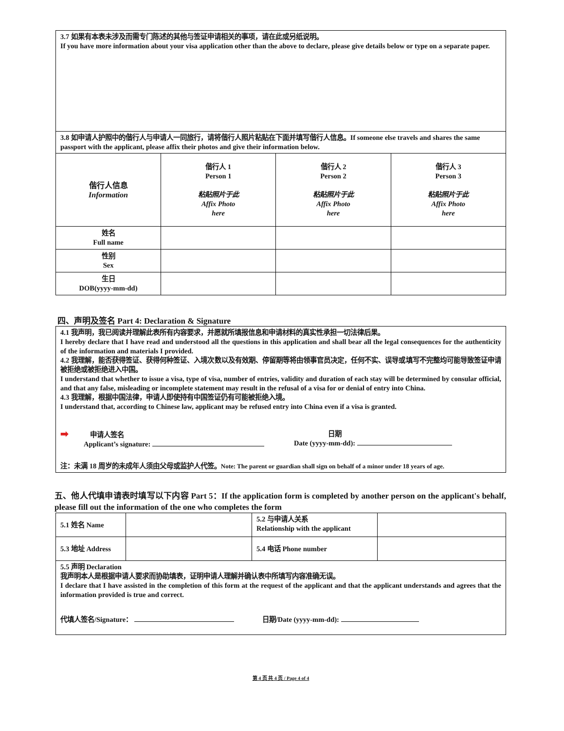| 3.7 如果有本表未涉及而需专门陈述的其他与签证申请相关的事项，请在此或另纸说明。 If you have more information about your visa application other than the above to declare, please give details below or type on a separate paper. | | | |
| 3.8 如申请人护照中的偕行人与申请人一同旅行，请将偕行人照片粘贴在下面并填写偕行人信息。If someone else travels and shares the same passport with the applicant, please affix their photos and give their information below. | | | |
| 偕行人信息 Information | 偕行人 1 Person 1 粘贴照片于此 Affix Photo here | 偕行人 2 Person 2 粘贴照片于此 Affix Photo here | 偕行人 3 Person 3 粘贴照片于此 Affix Photo here |
| 姓名 Full name | | | |
| 性别 Sex | | | |
| 生日 DOB(yyyy-mm-dd) | | | |
四、声明及签名 Part 4: Declaration & Signature
| 4.1 我声明，我已阅读并理解此表所有内容要求，并愿就所填报信息和申请材料的真实性承担一切法律后果。 I hereby declare that I have read and understood all the questions in this application and shall bear all the legal consequences for the authenticity of the information and materials I provided. 4.2 我理解，能否获得签证、获得何种签证、入境次数以及有效期、停留期等将由领事官员决定，任何不实、误导或填写不完整均可能导致签证申请被拒绝或被拒绝进入中国。 I understand that whether to issue a visa, type of visa, number of entries, validity and duration of each stay will be determined by consular official, and that any false, misleading or incomplete statement may result in the refusal of a visa for or denial of entry into China. 4.3 我理解，根据中国法律，申请人即使持有中国签证仍有可能被拒绝入境。 I understand that, according to Chinese law, applicant may be refused entry into China even if a visa is granted. ➡ 申请人签名 Applicant’s signature: 日期 Date (yyyy-mm-dd): 注：未满 18 周岁的未成年人须由父母或监护人代签。 Note: The parent or guardian shall sign on behalf of a minor under 18 years of age. |
五、他人代填申请表时填写以下内容 Part 5：If the application form is completed by another person on the applicant's behalf, please fill out the information of the one who completes the form
| 5.1 姓名 Name | | 5.2 与申请人关系 Relationship with the applicant | |
| 5.3 地址 Address | | 5.4 电话 Phone number | |
| 5.5 声明 Declaration 我声明本人是根据申请人要求而协助填表，证明申请人理解并确认表中所填写内容准确无误。 I declare that I have assisted in the completion of this form at the request of the applicant and that the applicant understands and agrees that the information provided is true and correct. 代填人签名/Signature： 日期/Date (yyyy-mm-dd): | | | |
第 4 页 共 4 页 / Page 4 of 4